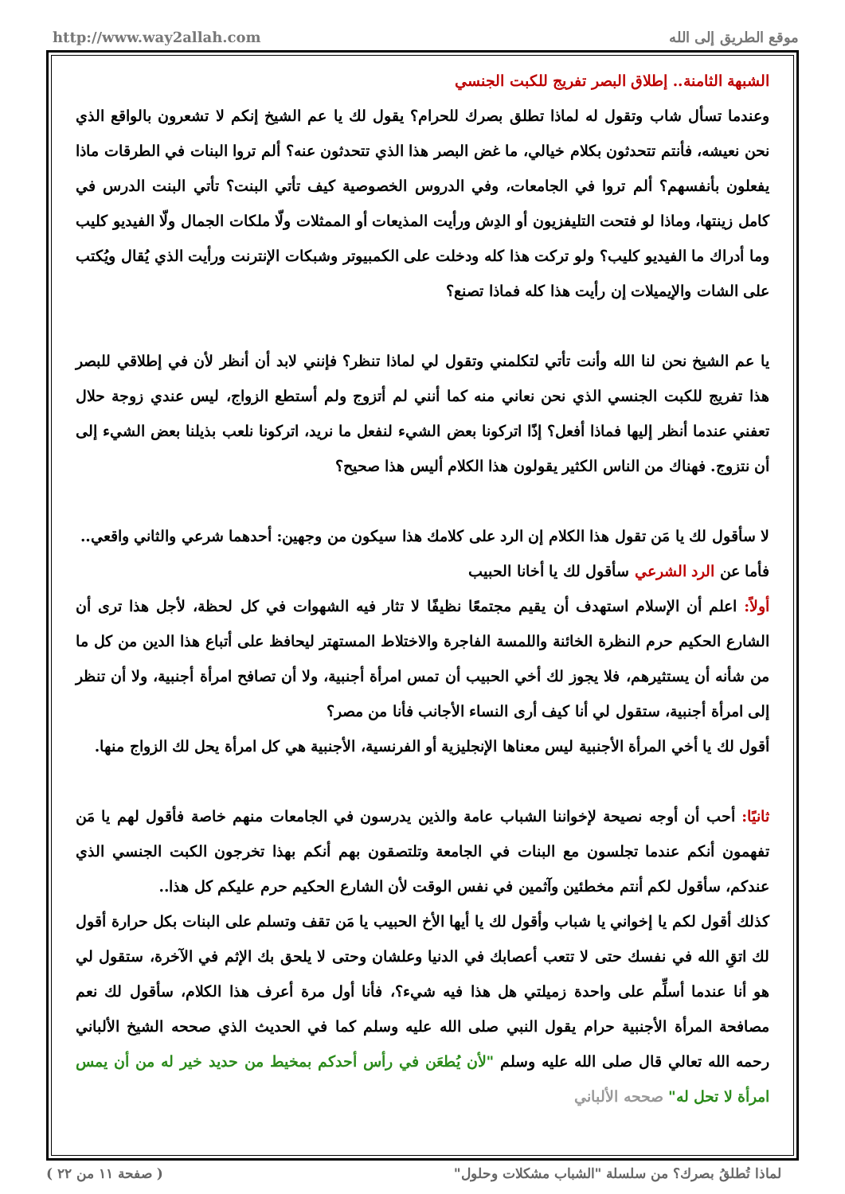http://www.way2allah.com موقع الطريق إلى الله
الشبهة الثامنة.. إطلاق البصر تفريج للكبت الجنسي
وعندما تسأل شاب وتقول له لماذا تطلق بصرك للحرام؟ يقول لك يا عم الشيخ إنكم لا تشعرون بالواقع الذي نحن نعيشه، فأنتم تتحدثون بكلام خيالي، ما غض البصر هذا الذي تتحدثون عنه؟ ألم تروا البنات في الطرقات ماذا يفعلون بأنفسهم؟ ألم تروا في الجامعات، وفي الدروس الخصوصية كيف تأتي البنت؟ تأتي البنت الدرس في كامل زينتها، وماذا لو فتحت التليفزيون أو الدِش ورأيت المذيعات أو الممثلات ولّا ملكات الجمال ولّا الفيديو كليب وما أدراك ما الفيديو كليب؟ ولو تركت هذا كله ودخلت على الكمبيوتر وشبكات الإنترنت ورأيت الذي يُقال ويُكتب على الشات والإيميلات إن رأيت هذا كله فماذا تصنع؟
يا عم الشيخ نحن لنا الله وأنت تأتي لتكلمني وتقول لي لماذا تنظر؟ فإنني لابد أن أنظر لأن في إطلاقي للبصر هذا تفريج للكبت الجنسي الذي نحن نعاني منه كما أنني لم أتزوج ولم أستطع الزواج، ليس عندي زوجة حلال تعفني عندما أنظر إليها فماذا أفعل؟ إذًا اتركونا بعض الشيء لنفعل ما نريد، اتركونا نلعب بذيلنا بعض الشيء إلى أن نتزوج. فهناك من الناس الكثير يقولون هذا الكلام أليس هذا صحيح؟
لا سأقول لك يا مَن تقول هذا الكلام إن الرد على كلامك هذا سيكون من وجهين: أحدهما شرعي والثاني واقعي..
فأما عن الرد الشرعي سأقول لك يا أخانا الحبيب
أولاً: اعلم أن الإسلام استهدف أن يقيم مجتمعًا نظيفًا لا تثار فيه الشهوات في كل لحظة، لأجل هذا ترى أن الشارع الحكيم حرم النظرة الخائنة واللمسة الفاجرة والاختلاط المستهتر ليحافظ على أتباع هذا الدين من كل ما من شأنه أن يستثيرهم، فلا يجوز لك أخي الحبيب أن تمس امرأة أجنبية، ولا أن تصافح امرأة أجنبية، ولا أن تنظر إلى امرأة أجنبية، ستقول لي أنا كيف أرى النساء الأجانب فأنا من مصر؟
أقول لك يا أخي المرأة الأجنبية ليس معناها الإنجليزية أو الفرنسية، الأجنبية هي كل امرأة يحل لك الزواج منها.
ثانيًا: أحب أن أوجه نصيحة لإخواننا الشباب عامة والذين يدرسون في الجامعات منهم خاصة فأقول لهم يا مَن تفهمون أنكم عندما تجلسون مع البنات في الجامعة وتلتصقون بهم أنكم بهذا تخرجون الكبت الجنسي الذي عندكم، سأقول لكم أنتم مخطئين وآثمين في نفس الوقت لأن الشارع الحكيم حرم عليكم كل هذا..
كذلك أقول لكم يا إخواني يا شباب وأقول لك يا أيها الأخ الحبيب يا مَن تقف وتسلم على البنات بكل حرارة أقول لك اتقِ الله في نفسك حتى لا تتعب أعصابك في الدنيا وعلشان وحتى لا يلحق بك الإثم في الآخرة، ستقول لي هو أنا عندما أسلِّم على واحدة زميلتي هل هذا فيه شيء؟، فأنا أول مرة أعرف هذا الكلام، سأقول لك نعم مصافحة المرأة الأجنبية حرام يقول النبي صلى الله عليه وسلم كما في الحديث الذي صححه الشيخ الألباني رحمه الله تعالي قال صلى الله عليه وسلم "لأن يُطعَن في رأس أحدكم بمخيط من حديد خير له من أن يمس امرأة لا تحل له" صححه الألباني
لماذا تُطلقُ بصرك؟ من سلسلة "الشباب مشكلات وحلول" ( صفحة ١١ من ٢٢ )